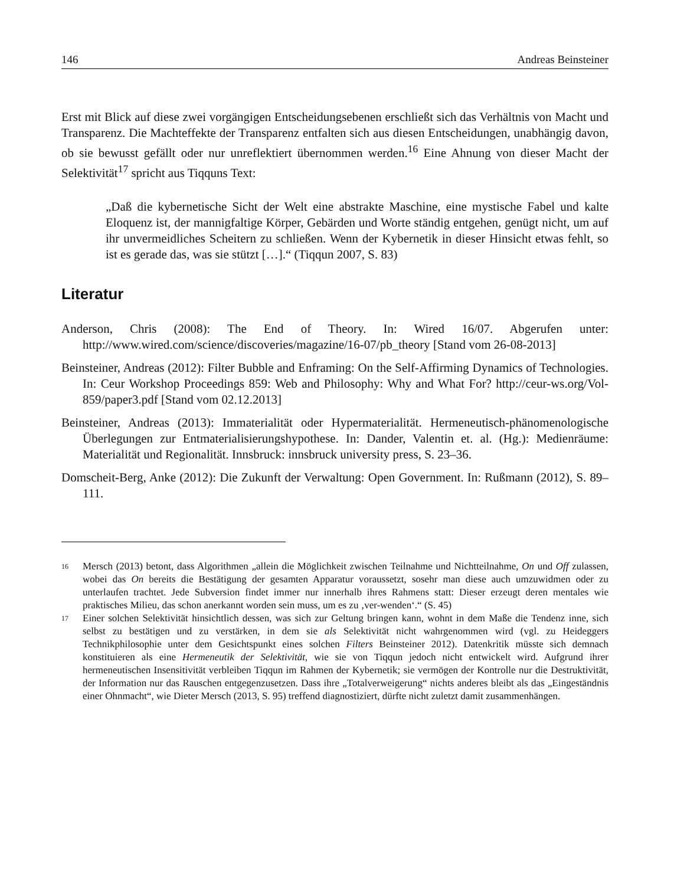146 Andreas Beinsteiner
Erst mit Blick auf diese zwei vorgängigen Entscheidungsebenen erschließt sich das Verhältnis von Macht und Transparenz. Die Machteffekte der Transparenz entfalten sich aus diesen Entscheidungen, unabhängig davon, ob sie bewusst gefällt oder nur unreflektiert übernommen werden.<sup>16</sup> Eine Ahnung von dieser Macht der Selektivität<sup>17</sup> spricht aus Tiqquns Text:
„Daß die kybernetische Sicht der Welt eine abstrakte Maschine, eine mystische Fabel und kalte Eloquenz ist, der mannigfaltige Körper, Gebärden und Worte ständig entgehen, genügt nicht, um auf ihr unvermeidliches Scheitern zu schließen. Wenn der Kybernetik in dieser Hinsicht etwas fehlt, so ist es gerade das, was sie stützt […].“ (Tiqqun 2007, S. 83)
Literatur
Anderson, Chris (2008): The End of Theory. In: Wired 16/07. Abgerufen unter: http://www.wired.com/science/discoveries/magazine/16-07/pb_theory [Stand vom 26-08-2013]
Beinsteiner, Andreas (2012): Filter Bubble and Enframing: On the Self-Affirming Dynamics of Technologies. In: Ceur Workshop Proceedings 859: Web and Philosophy: Why and What For? http://ceur-ws.org/Vol-859/paper3.pdf [Stand vom 02.12.2013]
Beinsteiner, Andreas (2013): Immaterialität oder Hypermaterialität. Hermeneutisch-phänomenologische Überlegungen zur Entmaterialisierungshypothese. In: Dander, Valentin et. al. (Hg.): Medienräume: Materialität und Regionalität. Innsbruck: innsbruck university press, S. 23–36.
Domscheit-Berg, Anke (2012): Die Zukunft der Verwaltung: Open Government. In: Rußmann (2012), S. 89–111.
16 Mersch (2013) betont, dass Algorithmen „allein die Möglichkeit zwischen Teilnahme und Nichtteilnahme, On und Off zulassen, wobei das On bereits die Bestätigung der gesamten Apparatur voraussetzt, sosehr man diese auch umzuwidmen oder zu unterlaufen trachtet. Jede Subversion findet immer nur innerhalb ihres Rahmens statt: Dieser erzeugt deren mentales wie praktisches Milieu, das schon anerkannt worden sein muss, um es zu ‚ver-wenden‘.“ (S. 45)
17 Einer solchen Selektivität hinsichtlich dessen, was sich zur Geltung bringen kann, wohnt in dem Maße die Tendenz inne, sich selbst zu bestätigen und zu verstärken, in dem sie als Selektivität nicht wahrgenommen wird (vgl. zu Heideggers Technikphilosophie unter dem Gesichtspunkt eines solchen Filters Beinsteiner 2012). Datenkritik müsste sich demnach konstituieren als eine Hermeneutik der Selektivität, wie sie von Tiqqun jedoch nicht entwickelt wird. Aufgrund ihrer hermeneutischen Insensitivität verbleiben Tiqqun im Rahmen der Kybernetik; sie vermögen der Kontrolle nur die Destruktivität, der Information nur das Rauschen entgegenzusetzen. Dass ihre „Totalverweigerung“ nichts anderes bleibt als das „Eingeständnis einer Ohnmacht“, wie Dieter Mersch (2013, S. 95) treffend diagnostiziert, dürfte nicht zuletzt damit zusammenhängen.